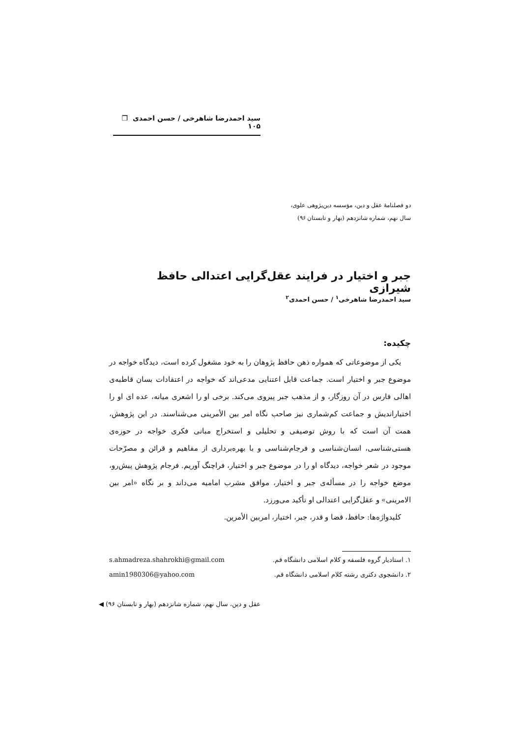سید احمدرضا شاهرخی / حسن احمدی ❐ ۱۰۵
دو فصلنامهٔ عقل و دین، مؤسسه دین‌پژوهی علوی،
سال نهم، شماره شانزدهم (بهار و تابستان ۹۶)
جبر و اختیار در فرایند عقل‌گرایی اعتدالی حافظ شیرازی
سید احمدرضا شاهرخی<sup>۱</sup> / حسن احمدی<sup>۲</sup>
چکیده:
یکی از موضوعاتی که همواره ذهن حافظ پژوهان را به خود مشغول کرده است، دیدگاه خواجه در موضوع جبر و اختیار است. جماعت قابل اعتنایی مدعی‌اند که خواجه در اعتقادات بسان قاطبه‌ی اهالی فارس در آن روزگار، و از مذهب جبر پیروی می‌کند. برخی او را اشعری میانه، عده ای او را اختیاراندیش و جماعت کم‌شماری نیز صاحب نگاه امر بین الأمرینی می‌شناسند. در این پژوهش، همت آن است که با روش توصیفی و تحلیلی و استخراج مبانی فکری خواجه در حوزه‌ی هستی‌شناسی، انسان‌شناسی و فرجام‌شناسی و با بهره‌برداری از مفاهیم و قرائن و مصرّحات موجود در شعر خواجه، دیدگاه او را در موضوع جبر و اختیار، فراچنگ آوریم. فرجام پژوهش پیش‌رو، موضع خواجه را در مسأله‌ی جبر و اختیار، موافق مشرب امامیه می‌داند و بر نگاه «امر بین الامرینی» و عقل‌گرایی اعتدالی او تأکید می‌ورزد.
کلیدواژه‌ها: حافظ، قضا و قدر، جبر، اختیار، امربین الأمرین.
۱. استادیار گروه فلسفه و کلام اسلامی دانشگاه قم. s.ahmadreza.shahrokhi@gmail.com
۲. دانشجوی دکتری رشته کلام اسلامی دانشگاه قم. amin1980306@yahoo.com
عقل و دین، سال نهم، شماره شانزدهم (بهار و تابستان ۹۶) ◀